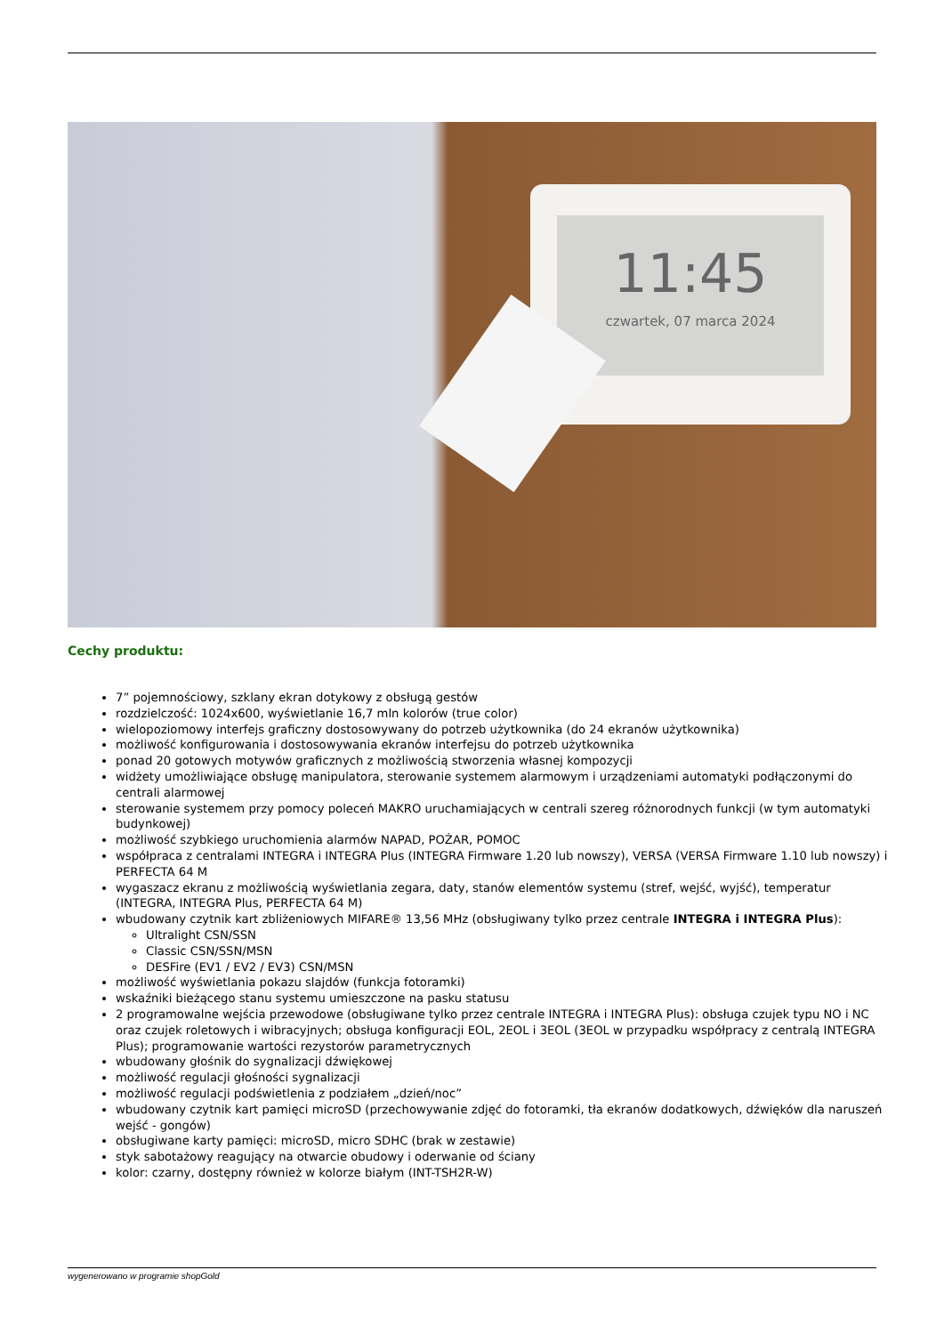11:45
czwartek, 07 marca 2024
Cechy produktu:
7” pojemnościowy, szklany ekran dotykowy z obsługą gestów
rozdzielczość: 1024x600, wyświetlanie 16,7 mln kolorów (true color)
wielopoziomowy interfejs graficzny dostosowywany do potrzeb użytkownika (do 24 ekranów użytkownika)
możliwość konfigurowania i dostosowywania ekranów interfejsu do potrzeb użytkownika
ponad 20 gotowych motywów graficznych z możliwością stworzenia własnej kompozycji
widżety umożliwiające obsługę manipulatora, sterowanie systemem alarmowym i urządzeniami automatyki podłączonymi do centrali alarmowej
sterowanie systemem przy pomocy poleceń MAKRO uruchamiających w centrali szereg różnorodnych funkcji (w tym automatyki budynkowej)
możliwość szybkiego uruchomienia alarmów NAPAD, POŻAR, POMOC
współpraca z centralami INTEGRA i INTEGRA Plus (INTEGRA Firmware 1.20 lub nowszy), VERSA (VERSA Firmware 1.10 lub nowszy) i PERFECTA 64 M
wygaszacz ekranu z możliwością wyświetlania zegara, daty, stanów elementów systemu (stref, wejść, wyjść), temperatur (INTEGRA, INTEGRA Plus, PERFECTA 64 M)
wbudowany czytnik kart zbliżeniowych MIFARE® 13,56 MHz (obsługiwany tylko przez centrale INTEGRA i INTEGRA Plus):
Ultralight CSN/SSN
Classic CSN/SSN/MSN
DESFire (EV1 / EV2 / EV3) CSN/MSN
możliwość wyświetlania pokazu slajdów (funkcja fotoramki)
wskaźniki bieżącego stanu systemu umieszczone na pasku statusu
2 programowalne wejścia przewodowe (obsługiwane tylko przez centrale INTEGRA i INTEGRA Plus): obsługa czujek typu NO i NC oraz czujek roletowych i wibracyjnych; obsługa konfiguracji EOL, 2EOL i 3EOL (3EOL w przypadku współpracy z centralą INTEGRA Plus); programowanie wartości rezystorów parametrycznych
wbudowany głośnik do sygnalizacji dźwiękowej
możliwość regulacji głośności sygnalizacji
możliwość regulacji podświetlenia z podziałem „dzień/noc”
wbudowany czytnik kart pamięci microSD (przechowywanie zdjęć do fotoramki, tła ekranów dodatkowych, dźwięków dla naruszeń wejść - gongów)
obsługiwane karty pamięci: microSD, micro SDHC (brak w zestawie)
styk sabotażowy reagujący na otwarcie obudowy i oderwanie od ściany
kolor: czarny, dostępny również w kolorze białym (INT-TSH2R-W)
wygenerowano w programie shopGold